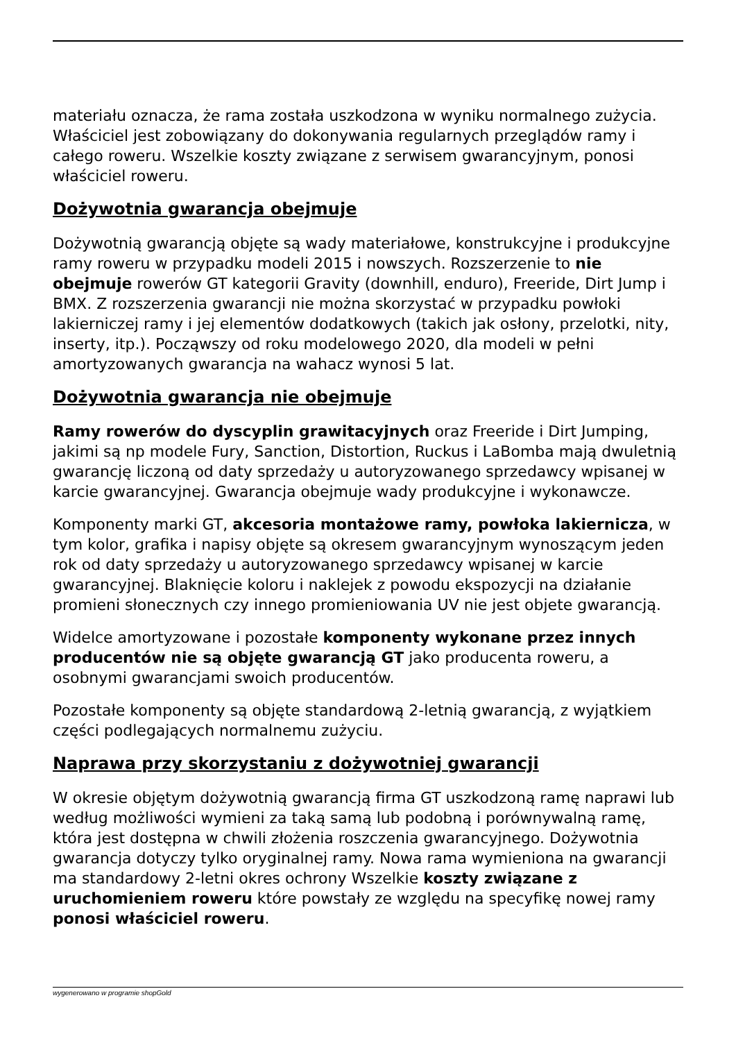materiału oznacza, że rama została uszkodzona w wyniku normalnego zużycia. Właściciel jest zobowiązany do dokonywania regularnych przeglądów ramy i całego roweru. Wszelkie koszty związane z serwisem gwarancyjnym, ponosi właściciel roweru.
Dożywotnia gwarancja obejmuje
Dożywotnią gwarancją objęte są wady materiałowe, konstrukcyjne i produkcyjne ramy roweru w przypadku modeli 2015 i nowszych. Rozszerzenie to nie obejmuje rowerów GT kategorii Gravity (downhill, enduro), Freeride, Dirt Jump i BMX. Z rozszerzenia gwarancji nie można skorzystać w przypadku powłoki lakierniczej ramy i jej elementów dodatkowych (takich jak osłony, przelotki, nity, inserty, itp.). Począwszy od roku modelowego 2020, dla modeli w pełni amortyzowanych gwarancja na wahacz wynosi 5 lat.
Dożywotnia gwarancja nie obejmuje
Ramy rowerów do dyscyplin grawitacyjnych oraz Freeride i Dirt Jumping, jakimi są np modele Fury, Sanction, Distortion, Ruckus i LaBomba mają dwuletnią gwarancję liczoną od daty sprzedaży u autoryzowanego sprzedawcy wpisanej w karcie gwarancyjnej. Gwarancja obejmuje wady produkcyjne i wykonawcze.
Komponenty marki GT, akcesoria montażowe ramy, powłoka lakiernicza, w tym kolor, grafika i napisy objęte są okresem gwarancyjnym wynoszącym jeden rok od daty sprzedaży u autoryzowanego sprzedawcy wpisanej w karcie gwarancyjnej. Blaknięcie koloru i naklejek z powodu ekspozycji na działanie promieni słonecznych czy innego promieniowania UV nie jest objete gwarancją.
Widelce amortyzowane i pozostałe komponenty wykonane przez innych producentów nie są objęte gwarancją GT jako producenta roweru, a osobnymi gwarancjami swoich producentów.
Pozostałe komponenty są objęte standardową 2-letnią gwarancją, z wyjątkiem części podlegających normalnemu zużyciu.
Naprawa przy skorzystaniu z dożywotniej gwarancji
W okresie objętym dożywotnią gwarancją firma GT uszkodzoną ramę naprawi lub według możliwości wymieni za taką samą lub podobną i porównywalną ramę, która jest dostępna w chwili złożenia roszczenia gwarancyjnego. Dożywotnia gwarancja dotyczy tylko oryginalnej ramy. Nowa rama wymieniona na gwarancji ma standardowy 2-letni okres ochrony Wszelkie koszty związane z uruchomieniem roweru które powstały ze względu na specyfikę nowej ramy ponosi właściciel roweru.
wygenerowano w programie shopGold